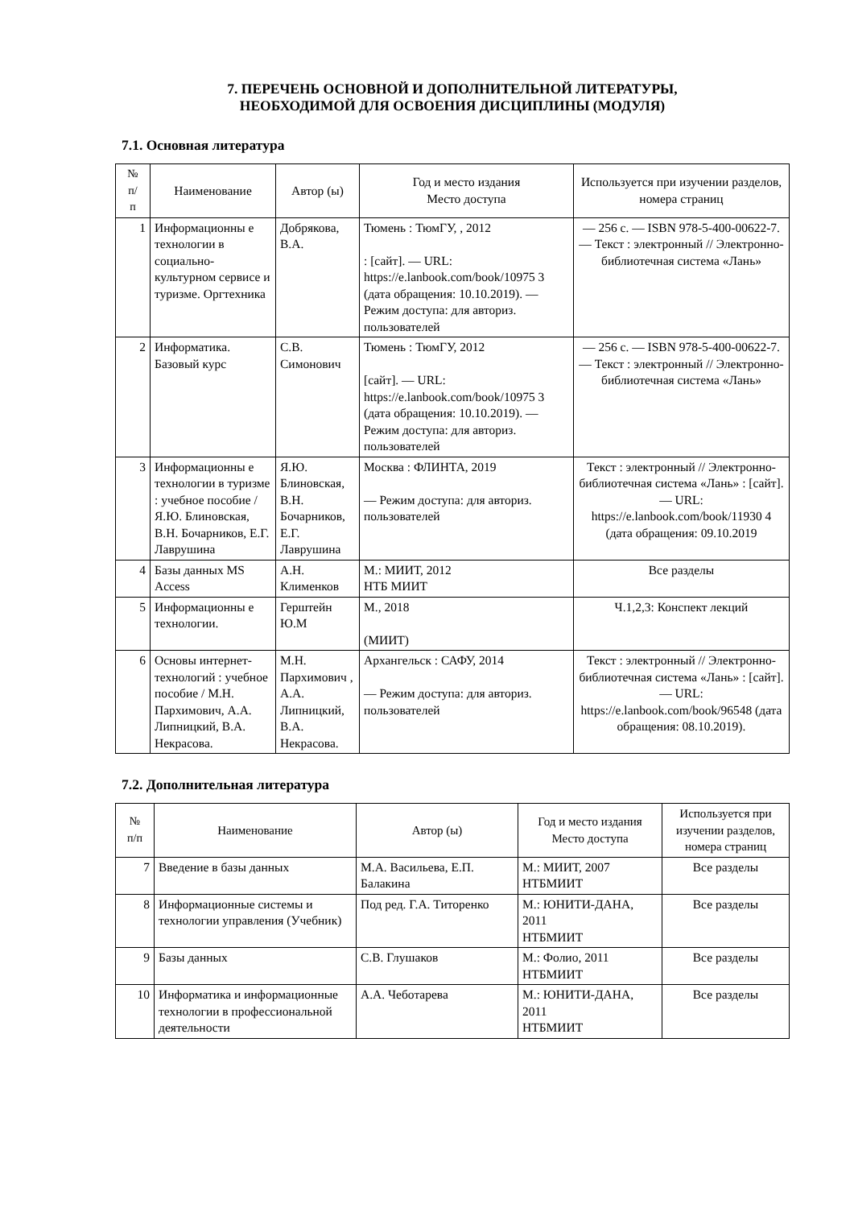7. ПЕРЕЧЕНЬ ОСНОВНОЙ И ДОПОЛНИТЕЛЬНОЙ ЛИТЕРАТУРЫ,
НЕОБХОДИМОЙ ДЛЯ ОСВОЕНИЯ ДИСЦИПЛИНЫ (МОДУЛЯ)
7.1. Основная литература
| № п/ п | Наименование | Автор (ы) | Год и место издания Место доступа | Используется при изучении разделов, номера страниц |
| --- | --- | --- | --- | --- |
| 1 | Информационны е технологии в социально-культурном сервисе и туризме. Оргтехника | Добрякова, В.А. | Тюмень : ТюмГУ, , 2012 : [сайт]. — URL: https://e.lanbook.com/book/10975 3 (дата обращения: 10.10.2019). — Режим доступа: для авториз. пользователей | — 256 с. — ISBN 978-5-400-00622-7. — Текст : электронный // Электронно-библиотечная система «Лань» |
| 2 | Информатика. Базовый курс | С.В. Симонович | Тюмень : ТюмГУ, 2012 [сайт]. — URL: https://e.lanbook.com/book/10975 3 (дата обращения: 10.10.2019). — Режим доступа: для авториз. пользователей | — 256 с. — ISBN 978-5-400-00622-7. — Текст : электронный // Электронно-библиотечная система «Лань» |
| 3 | Информационны е технологии в туризме : учебное пособие / Я.Ю. Блиновская, В.Н. Бочарников, Е.Г. Лаврушина | Я.Ю. Блиновская, В.Н. Бочарников, Е.Г. Лаврушина | Москва : ФЛИНТА, 2019 — Режим доступа: для авториз. пользователей | Текст : электронный // Электронно-библиотечная система «Лань» : [сайт]. — URL: https://e.lanbook.com/book/11930 4 (дата обращения: 09.10.2019 |
| 4 | Базы данных MS Access | А.Н. Клименков | М.: МИИТ, 2012 НТБ МИИТ | Все разделы |
| 5 | Информационны е технологии. | Герштейн Ю.М | М., 2018 (МИИТ) | Ч.1,2,3: Конспект лекций |
| 6 | Основы интернет-технологий : учебное пособие / М.Н. Пархимович, А.А. Липницкий, В.А. Некрасова. | М.Н. Пархимович , А.А. Липницкий, В.А. Некрасова. | Архангельск : САФУ, 2014 — Режим доступа: для авториз. пользователей | Текст : электронный // Электронно-библиотечная система «Лань» : [сайт]. — URL: https://e.lanbook.com/book/96548 (дата обращения: 08.10.2019). |
7.2. Дополнительная литература
| № п/п | Наименование | Автор (ы) | Год и место издания Место доступа | Используется при изучении разделов, номера страниц |
| --- | --- | --- | --- | --- |
| 7 | Введение в базы данных | М.А. Васильева, Е.П. Балакина | М.: МИИТ, 2007 НТБМИИТ | Все разделы |
| 8 | Информационные системы и технологии управления (Учебник) | Под ред. Г.А. Титоренко | М.: ЮНИТИ-ДАНА, 2011 НТБМИИТ | Все разделы |
| 9 | Базы данных | С.В. Глушаков | М.: Фолио, 2011 НТБМИИТ | Все разделы |
| 10 | Информатика и информационные технологии в профессиональной деятельности | А.А. Чеботарева | М.: ЮНИТИ-ДАНА, 2011 НТБМИИТ | Все разделы |